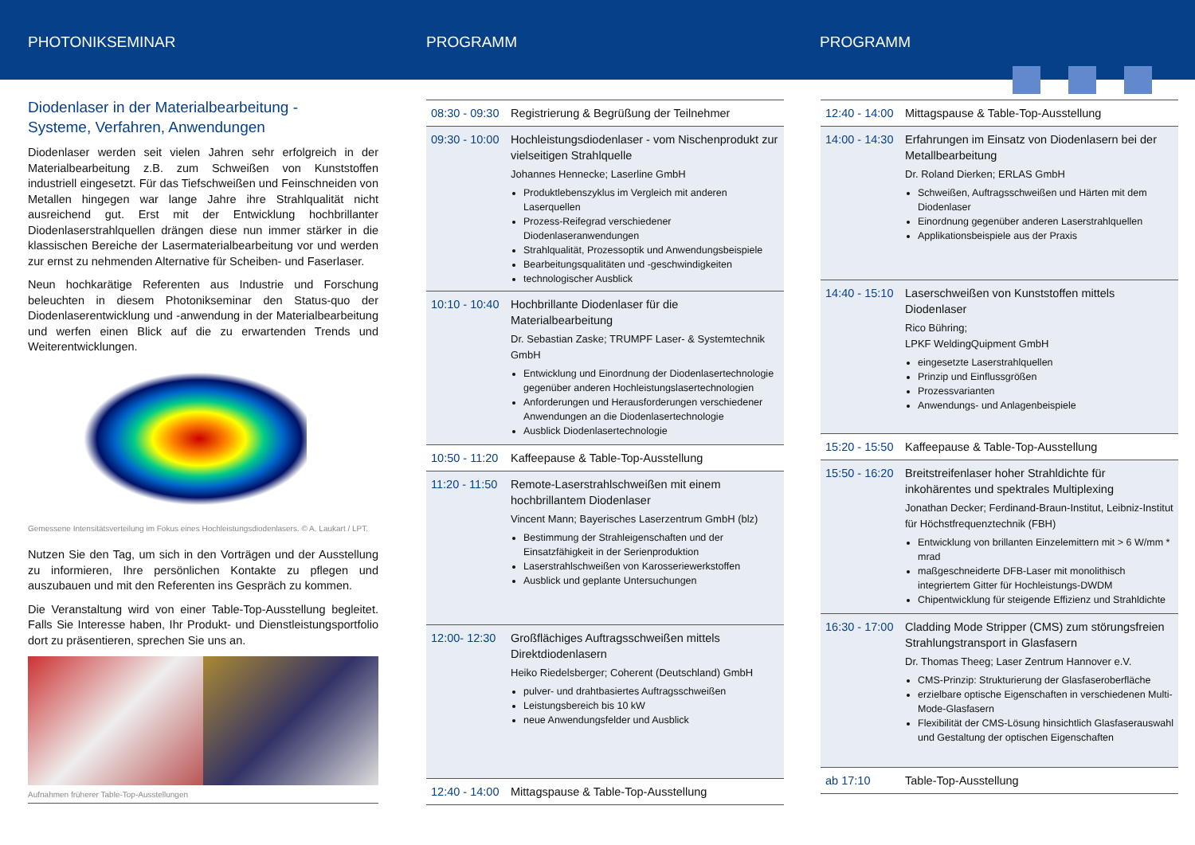PHOTONIKSEMINAR PROGRAMM PROGRAMM
Diodenlaser in der Materialbearbeitung -
Systeme, Verfahren, Anwendungen
Diodenlaser werden seit vielen Jahren sehr erfolgreich in der Materialbearbeitung z.B. zum Schweißen von Kunststoffen industriell eingesetzt. Für das Tiefschweißen und Feinschneiden von Metallen hingegen war lange Jahre ihre Strahlqualität nicht ausreichend gut. Erst mit der Entwicklung hochbrillanter Diodenlaserstrahlquellen drängen diese nun immer stärker in die klassischen Bereiche der Lasermaterialbearbeitung vor und werden zur ernst zu nehmenden Alternative für Scheiben- und Faserlaser.
Neun hochkarätige Referenten aus Industrie und Forschung beleuchten in diesem Photonikseminar den Status-quo der Diodenlaserentwicklung und -anwendung in der Materialbearbeitung und werfen einen Blick auf die zu erwartenden Trends und Weiterentwicklungen.
Gemessene Intensitätsverteilung im Fokus eines Hochleistungsdiodenlasers. © A. Laukart / LPT.
Nutzen Sie den Tag, um sich in den Vorträgen und der Ausstellung zu informieren, Ihre persönlichen Kontakte zu pflegen und auszubauen und mit den Referenten ins Gespräch zu kommen.
Die Veranstaltung wird von einer Table-Top-Ausstellung begleitet. Falls Sie Interesse haben, Ihr Produkt- und Dienstleistungsportfolio dort zu präsentieren, sprechen Sie uns an.
Aufnahmen früherer Table-Top-Ausstellungen
| 08:30 - 09:30 | Registrierung & Begrüßung der Teilnehmer |
| 09:30 - 10:00 | Hochleistungsdiodenlaser - vom Nischenprodukt zur vielseitigen Strahlquelle Johannes Hennecke; Laserline GmbH Produktlebenszyklus im Vergleich mit anderen Laserquellen Prozess-Reifegrad verschiedener Diodenlaseranwendungen Strahlqualität, Prozessoptik und Anwendungsbeispiele Bearbeitungsqualitäten und -geschwindigkeiten technologischer Ausblick |
| 10:10 - 10:40 | Hochbrillante Diodenlaser für die Materialbearbeitung Dr. Sebastian Zaske; TRUMPF Laser- & Systemtechnik GmbH Entwicklung und Einordnung der Diodenlasertechnologie gegenüber anderen Hochleistungslasertechnologien Anforderungen und Herausforderungen verschiedener Anwendungen an die Diodenlasertechnologie Ausblick Diodenlasertechnologie |
| 10:50 - 11:20 | Kaffeepause & Table-Top-Ausstellung |
| 11:20 - 11:50 | Remote-Laserstrahlschweißen mit einem hochbrillantem Diodenlaser Vincent Mann; Bayerisches Laserzentrum GmbH (blz) Bestimmung der Strahleigenschaften und der Einsatzfähigkeit in der Serienproduktion Laserstrahlschweißen von Karosseriewerkstoffen Ausblick und geplante Untersuchungen |
| 12:00- 12:30 | Großflächiges Auftragsschweißen mittels Direktdiodenlasern Heiko Riedelsberger; Coherent (Deutschland) GmbH pulver- und drahtbasiertes Auftragsschweißen Leistungsbereich bis 10 kW neue Anwendungsfelder und Ausblick |
| 12:40 - 14:00 | Mittagspause & Table-Top-Ausstellung |
| 12:40 - 14:00 | Mittagspause & Table-Top-Ausstellung |
| 14:00 - 14:30 | Erfahrungen im Einsatz von Diodenlasern bei der Metallbearbeitung Dr. Roland Dierken; ERLAS GmbH Schweißen, Auftragsschweißen und Härten mit dem Diodenlaser Einordnung gegenüber anderen Laserstrahlquellen Applikationsbeispiele aus der Praxis |
| 14:40 - 15:10 | Laserschweißen von Kunststoffen mittels Diodenlaser Rico Bühring; LPKF WeldingQuipment GmbH eingesetzte Laserstrahlquellen Prinzip und Einflussgrößen Prozessvarianten Anwendungs- und Anlagenbeispiele |
| 15:20 - 15:50 | Kaffeepause & Table-Top-Ausstellung |
| 15:50 - 16:20 | Breitstreifenlaser hoher Strahldichte für inkohärentes und spektrales Multiplexing Jonathan Decker; Ferdinand-Braun-Institut, Leibniz-Institut für Höchstfrequenztechnik (FBH) Entwicklung von brillanten Einzelemittern mit > 6 W/mm * mrad maßgeschneiderte DFB-Laser mit monolithisch integriertem Gitter für Hochleistungs-DWDM Chipentwicklung für steigende Effizienz und Strahldichte |
| 16:30 - 17:00 | Cladding Mode Stripper (CMS) zum störungsfreien Strahlungstransport in Glasfasern Dr. Thomas Theeg; Laser Zentrum Hannover e.V. CMS-Prinzip: Strukturierung der Glasfaseroberfläche erzielbare optische Eigenschaften in verschiedenen Multi-Mode-Glasfasern Flexibilität der CMS-Lösung hinsichtlich Glasfaserauswahl und Gestaltung der optischen Eigenschaften |
| ab 17:10 | Table-Top-Ausstellung |